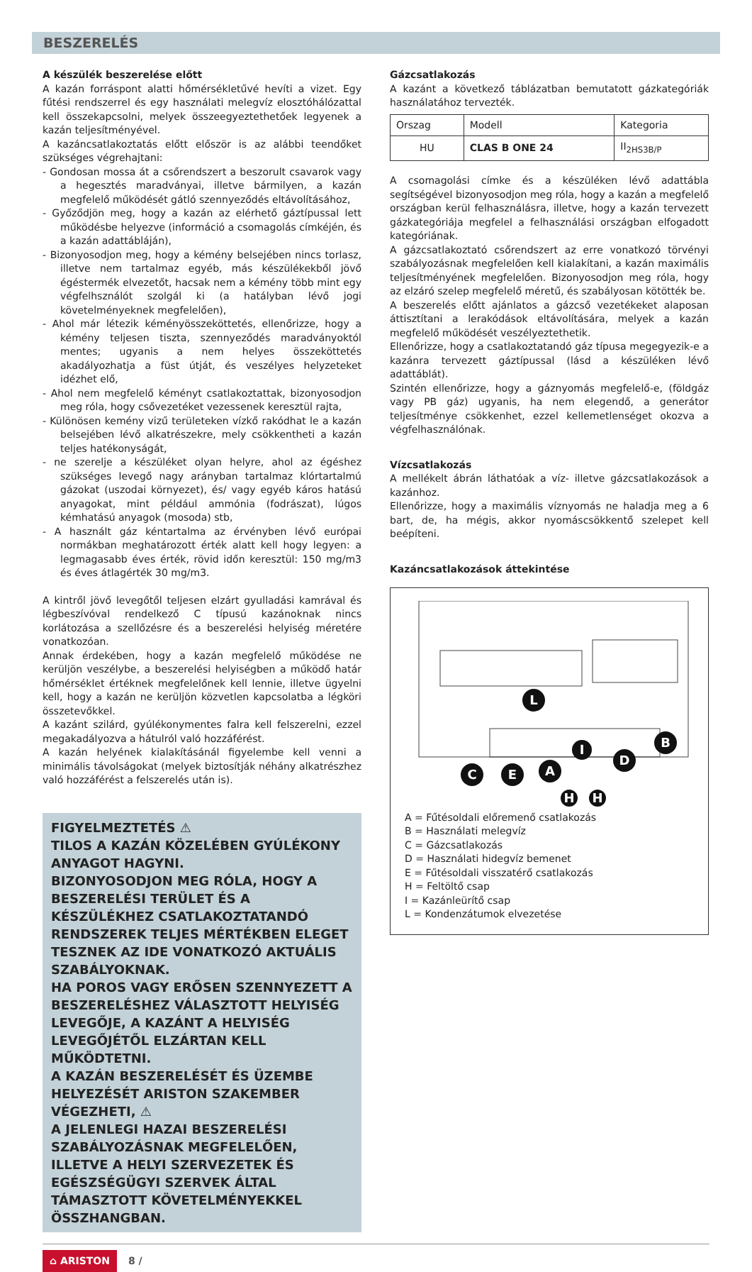BESZERELÉS
A készülék beszerelése előtt
A kazán forráspont alatti hőmérsékletűvé hevíti a vizet. Egy fűtési rendszerrel és egy használati melegvíz elosztóhálózattal kell összekapcsolni, melyek összeegyeztethetőek legyenek a kazán teljesítményével.
A kazáncsatlakoztatás előtt először is az alábbi teendőket szükséges végrehajtani:
- Gondosan mossa át a csőrendszert a beszorult csavarok vagy a hegesztés maradványai, illetve bármilyen, a kazán megfelelő működését gátló szennyeződés eltávolításához,
- Győződjön meg, hogy a kazán az elérhető gáztípussal lett működésbe helyezve (információ a csomagolás címkéjén, és a kazán adattábláján),
- Bizonyosodjon meg, hogy a kémény belsejében nincs torlasz, illetve nem tartalmaz egyéb, más készülékekből jövő égéstermék elvezetőt, hacsak nem a kémény több mint egy végfelhsználót szolgál ki (a hatályban lévő jogi követelményeknek megfelelően),
- Ahol már létezik kéményösszeköttetés, ellenőrizze, hogy a kémény teljesen tiszta, szennyeződés maradványoktól mentes; ugyanis a nem helyes összeköttetés akadályozhatja a füst útját, és veszélyes helyzeteket idézhet elő,
- Ahol nem megfelelő kéményt csatlakoztattak, bizonyosodjon meg róla, hogy csővezetéket vezessenek keresztül rajta,
- Különösen kemény vizű területeken vízkő rakódhat le a kazán belsejében lévő alkatrészekre, mely csökkentheti a kazán teljes hatékonyságát,
- ne szerelje a készüléket olyan helyre, ahol az égéshez szükséges levegő nagy arányban tartalmaz klórtartalmú gázokat (uszodai környezet), és/ vagy egyéb káros hatású anyagokat, mint például ammónia (fodrászat), lúgos kémhatású anyagok (mosoda) stb,
- A használt gáz kéntartalma az érvényben lévő európai normákban meghatározott érték alatt kell hogy legyen: a legmagasabb éves érték, rövid időn keresztül: 150 mg/m3 és éves átlagérték 30 mg/m3.
A kintről jövő levegőtől teljesen elzárt gyulladási kamrával és légbeszívóval rendelkező C típusú kazánoknak nincs korlátozása a szellőzésre és a beszerelési helyiség méretére vonatkozóan.
Annak érdekében, hogy a kazán megfelelő működése ne kerüljön veszélybe, a beszerelési helyiségben a működő határ hőmérséklet értéknek megfelelőnek kell lennie, illetve ügyelni kell, hogy a kazán ne kerüljön közvetlen kapcsolatba a légköri összetevőkkel.
A kazánt szilárd, gyúlékonymentes falra kell felszerelni, ezzel megakadályozva a hátulról való hozzáférést.
A kazán helyének kialakításánál figyelembe kell venni a minimális távolságokat (melyek biztosítják néhány alkatrészhez való hozzáférést a felszerelés után is).
FIGYELMEZTETÉS ⚠
TILOS A KAZÁN KÖZELÉBEN GYÚLÉKONY ANYAGOT HAGYNI.
BIZONYOSODJON MEG RÓLA, HOGY A BESZERELÉSI TERÜLET ÉS A KÉSZÜLÉKHEZ CSATLAKOZTATANDÓ RENDSZEREK TELJES MÉRTÉKBEN ELEGET TESZNEK AZ IDE VONATKOZÓ AKTUÁLIS SZABÁLYOKNAK.
HA POROS VAGY ERŐSEN SZENNYEZETT A BESZERELÉSHEZ VÁLASZTOTT HELYISÉG LEVEGŐJE, A KAZÁNT A HELYISÉG LEVEGŐJÉTŐL ELZÁRTAN KELL MŰKÖDTETNI.
A KAZÁN BESZERELÉSÉT ÉS ÜZEMBE HELYEZÉSÉT ARISTON SZAKEMBER VÉGEZHETI, ⚠
A JELENLEGI HAZAI BESZERELÉSI SZABÁLYOZÁSNAK MEGFELELŐEN, ILLETVE A HELYI SZERVEZETEK ÉS EGÉSZSÉGÜGYI SZERVEK ÁLTAL TÁMASZTOTT KÖVETELMÉNYEKKEL ÖSSZHANGBAN.
Gázcsatlakozás
A kazánt a következő táblázatban bemutatott gázkategóriák használatához tervezték.
| Orszag | Modell | Kategoria |
| --- | --- | --- |
| HU | CLAS B ONE 24 | II<sub>2HS3B/P</sub> |
A csomagolási címke és a készüléken lévő adattábla segítségével bizonyosodjon meg róla, hogy a kazán a megfelelő országban kerül felhasználásra, illetve, hogy a kazán tervezett gázkategóriája megfelel a felhasználási országban elfogadott kategóriának.
A gázcsatlakoztató csőrendszert az erre vonatkozó törvényi szabályozásnak megfelelően kell kialakítani, a kazán maximális teljesítményének megfelelően. Bizonyosodjon meg róla, hogy az elzáró szelep megfelelő méretű, és szabályosan kötötték be.
A beszerelés előtt ajánlatos a gázcső vezetékeket alaposan áttisztítani a lerakódások eltávolítására, melyek a kazán megfelelő működését veszélyeztethetik.
Ellenőrizze, hogy a csatlakoztatandó gáz típusa megegyezik-e a kazánra tervezett gáztípussal (lásd a készüléken lévő adattáblát).
Szintén ellenőrizze, hogy a gáznyomás megfelelő-e, (földgáz vagy PB gáz) ugyanis, ha nem elegendő, a generátor teljesítménye csökkenhet, ezzel kellemetlenséget okozva a végfelhasználónak.
Vízcsatlakozás
A mellékelt ábrán láthatóak a víz- illetve gázcsatlakozások a kazánhoz.
Ellenőrizze, hogy a maximális víznyomás ne haladja meg a 6 bart, de, ha mégis, akkor nyomáscsökkentő szelepet kell beépíteni.
Kazáncsatlakozások áttekintése
L
A
B
C
D
E
H
H
I
A = Fűtésoldali előremenő csatlakozás
B = Használati melegvíz
C = Gázcsatlakozás
D = Használati hidegvíz bemenet
E = Fűtésoldali visszatérő csatlakozás
H = Feltöltő csap
I = Kazánleürítő csap
L = Kondenzátumok elvezetése
⌂ ARISTON 8 /